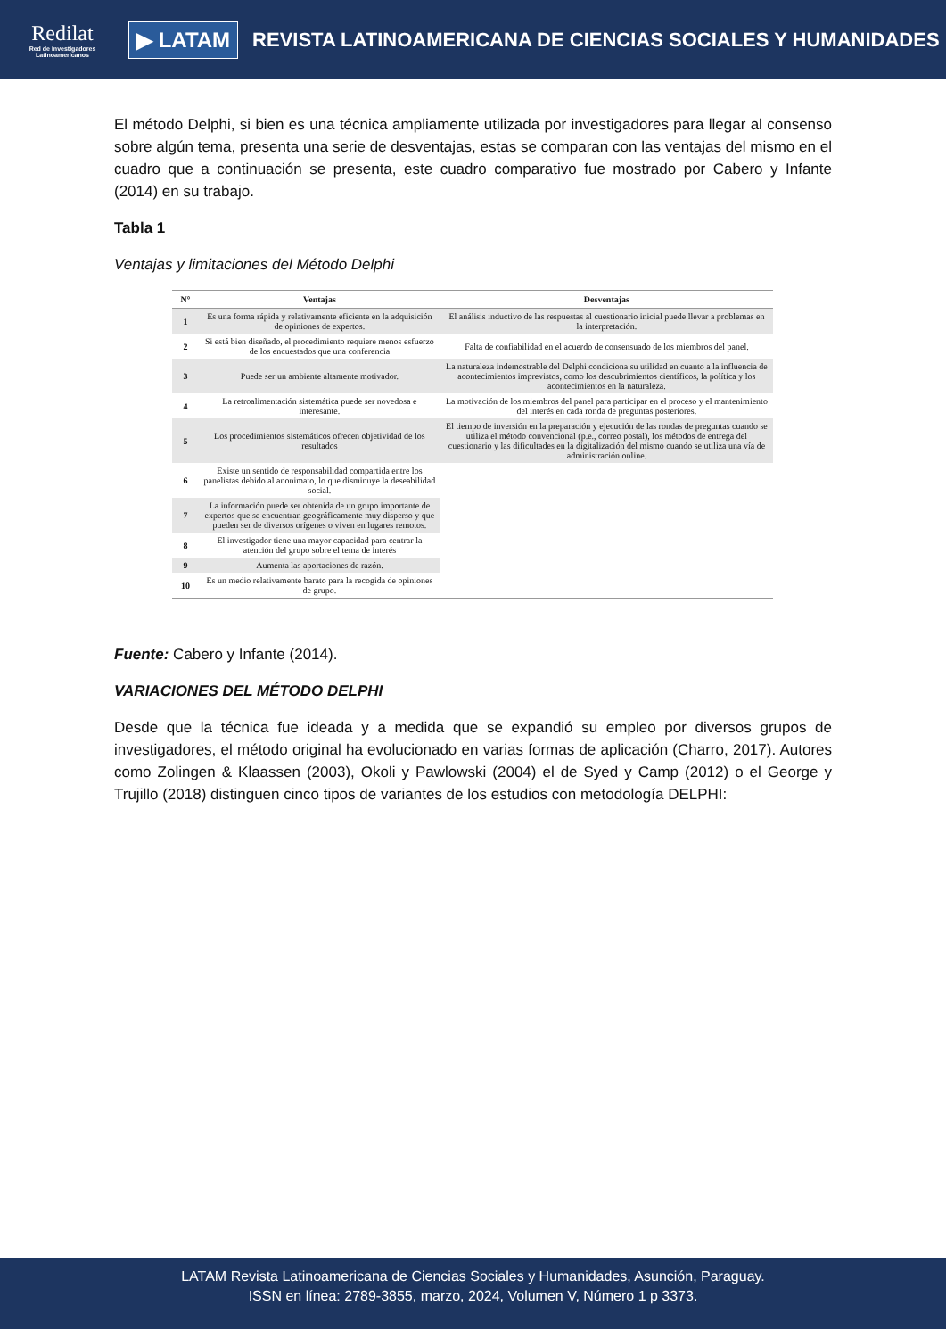Redilat
Red de Investigadores Latinoamericanos
▶ LATAM
REVISTA LATINOAMERICANA DE CIENCIAS SOCIALES Y HUMANIDADES
El método Delphi, si bien es una técnica ampliamente utilizada por investigadores para llegar al consenso sobre algún tema, presenta una serie de desventajas, estas se comparan con las ventajas del mismo en el cuadro que a continuación se presenta, este cuadro comparativo fue mostrado por Cabero y Infante (2014) en su trabajo.
Tabla 1
Ventajas y limitaciones del Método Delphi
| N° | Ventajas | Desventajas |
| --- | --- | --- |
| 1 | Es una forma rápida y relativamente eficiente en la adquisición de opiniones de expertos. | El análisis inductivo de las respuestas al cuestionario inicial puede llevar a problemas en la interpretación. |
| 2 | Si está bien diseñado, el procedimiento requiere menos esfuerzo de los encuestados que una conferencia | Falta de confiabilidad en el acuerdo de consensuado de los miembros del panel. |
| 3 | Puede ser un ambiente altamente motivador. | La naturaleza indemostrable del Delphi condiciona su utilidad en cuanto a la influencia de acontecimientos imprevistos, como los descubrimientos científicos, la política y los acontecimientos en la naturaleza. |
| 4 | La retroalimentación sistemática puede ser novedosa e interesante. | La motivación de los miembros del panel para participar en el proceso y el mantenimiento del interés en cada ronda de preguntas posteriores. |
| 5 | Los procedimientos sistemáticos ofrecen objetividad de los resultados | El tiempo de inversión en la preparación y ejecución de las rondas de preguntas cuando se utiliza el método convencional (p.e., correo postal), los métodos de entrega del cuestionario y las dificultades en la digitalización del mismo cuando se utiliza una vía de administración online. |
| 6 | Existe un sentido de responsabilidad compartida entre los panelistas debido al anonimato, lo que disminuye la deseabilidad social. | |
| 7 | La información puede ser obtenida de un grupo importante de expertos que se encuentran geográficamente muy disperso y que pueden ser de diversos orígenes o viven en lugares remotos. | |
| 8 | El investigador tiene una mayor capacidad para centrar la atención del grupo sobre el tema de interés | |
| 9 | Aumenta las aportaciones de razón. | |
| 10 | Es un medio relativamente barato para la recogida de opiniones de grupo. | |
Fuente: Cabero y Infante (2014).
VARIACIONES DEL MÉTODO DELPHI
Desde que la técnica fue ideada y a medida que se expandió su empleo por diversos grupos de investigadores, el método original ha evolucionado en varias formas de aplicación (Charro, 2017). Autores como Zolingen & Klaassen (2003), Okoli y Pawlowski (2004) el de Syed y Camp (2012) o el George y Trujillo (2018) distinguen cinco tipos de variantes de los estudios con metodología DELPHI:
LATAM Revista Latinoamericana de Ciencias Sociales y Humanidades, Asunción, Paraguay.
ISSN en línea: 2789-3855, marzo, 2024, Volumen V, Número 1 p 3373.